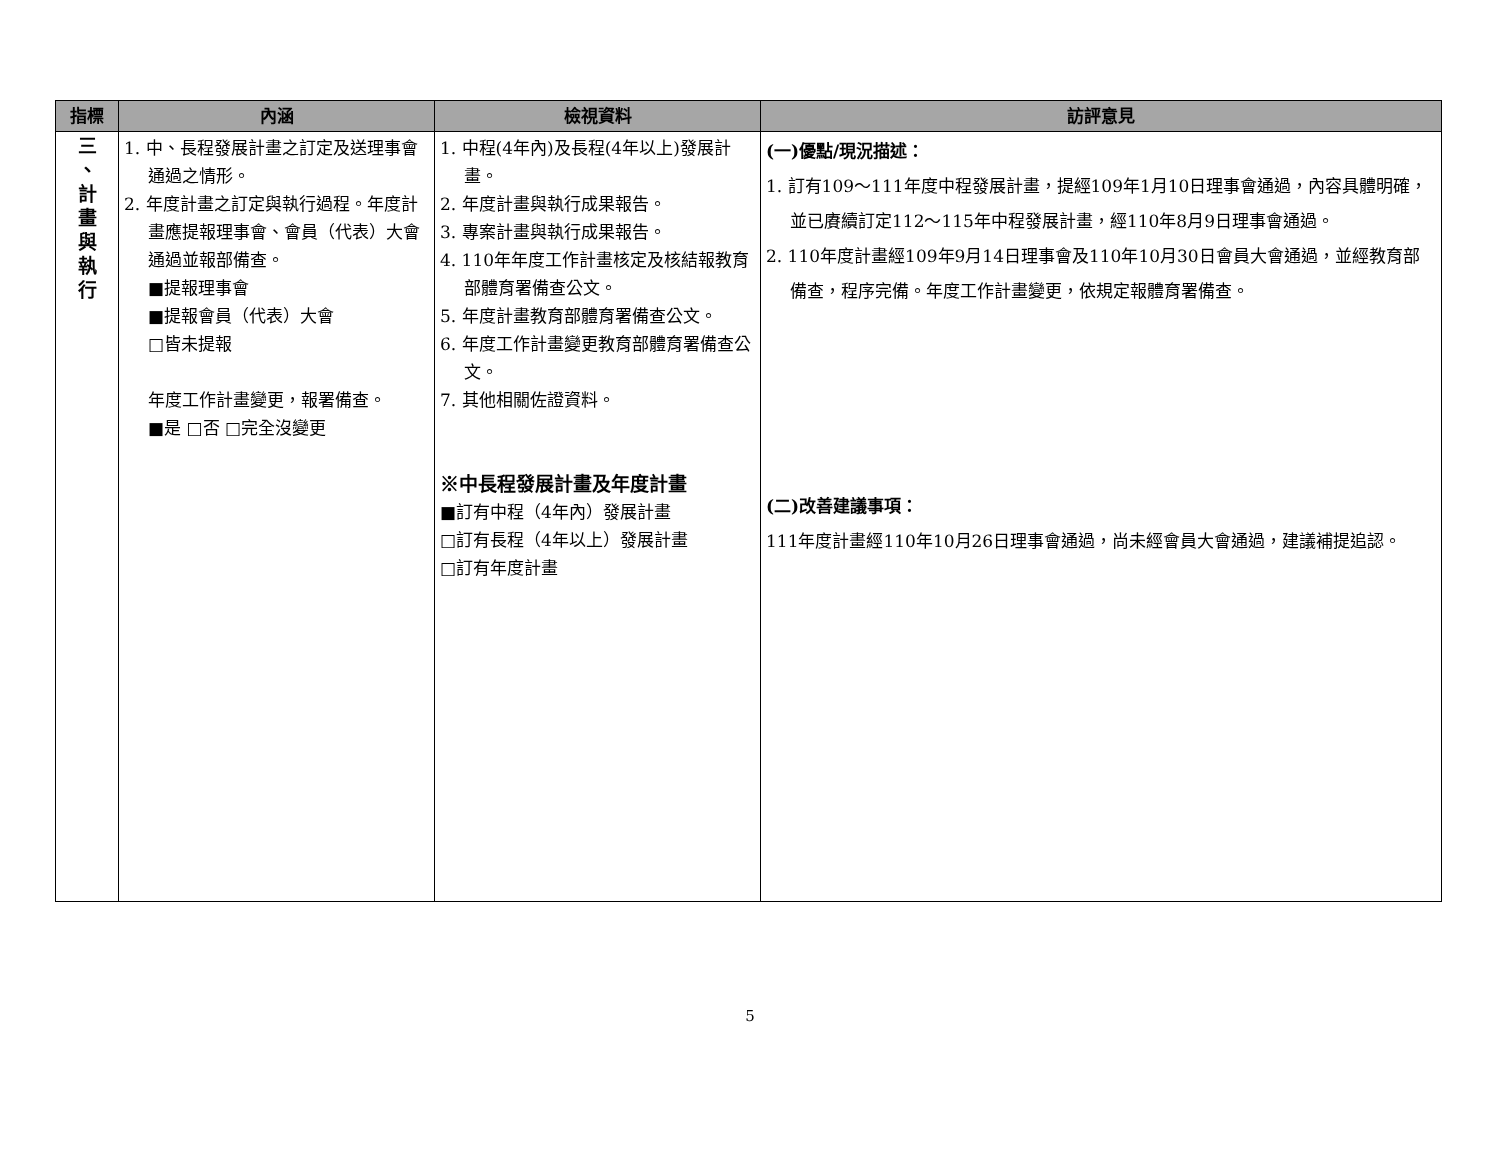| 指標 | 內涵 | 檢視資料 | 訪評意見 |
| --- | --- | --- | --- |
| 三 、 計 畫 與 執 行 | 1. 中、長程發展計畫之訂定及送理事會通過之情形。 2. 年度計畫之訂定與執行過程。年度計畫應提報理事會、會員（代表）大會通過並報部備查。 ■提報理事會 ■提報會員（代表）大會 □皆未提報 年度工作計畫變更，報署備查。 ■是 □否 □完全沒變更 | 1. 中程(4年內)及長程(4年以上)發展計畫。 2. 年度計畫與執行成果報告。 3. 專案計畫與執行成果報告。 4. 110年年度工作計畫核定及核結報教育部體育署備查公文。 5. 年度計畫教育部體育署備查公文。 6. 年度工作計畫變更教育部體育署備查公文。 7. 其他相關佐證資料。 ※中長程發展計畫及年度計畫 ■訂有中程（4年內）發展計畫 □訂有長程（4年以上）發展計畫 □訂有年度計畫 | (一)優點/現況描述： 1. 訂有109～111年度中程發展計畫，提經109年1月10日理事會通過，內容具體明確，並已賡續訂定112～115年中程發展計畫，經110年8月9日理事會通過。 2. 110年度計畫經109年9月14日理事會及110年10月30日會員大會通過，並經教育部備查，程序完備。年度工作計畫變更，依規定報體育署備查。 (二)改善建議事項： 111年度計畫經110年10月26日理事會通過，尚未經會員大會通過，建議補提追認。 |
5